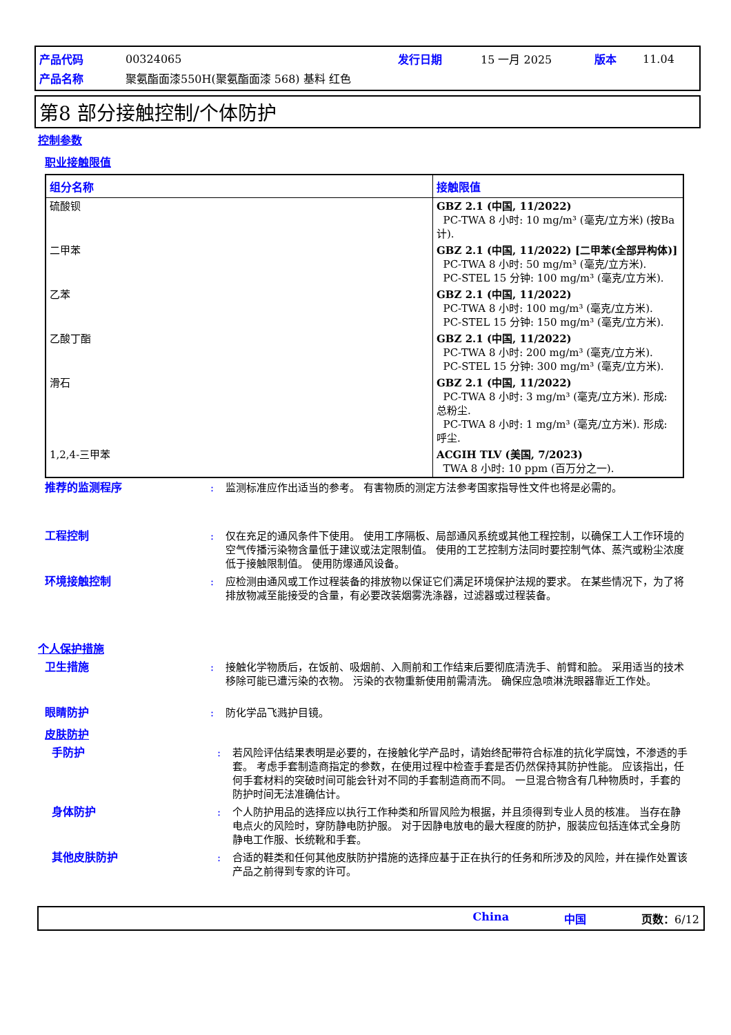| 产品代码 | 00324065 | 发行日期 | 15 一月 2025 | 版本 | 11.04 |
| 产品名称 | 聚氨酯面漆550H(聚氨酯面漆 568) 基料 红色 | | | | |
第8 部分接触控制/个体防护
控制参数
职业接触限值
| 组分名称 | 接触限值 |
| --- | --- |
| 硫酸钡 | GBZ 2.1 (中国, 11/2022) PC-TWA 8 小时: 10 mg/m³ (毫克/立方米) (按Ba计). |
| 二甲苯 | GBZ 2.1 (中国, 11/2022) [二甲苯(全部异构体)] PC-TWA 8 小时: 50 mg/m³ (毫克/立方米). PC-STEL 15 分钟: 100 mg/m³ (毫克/立方米). |
| 乙苯 | GBZ 2.1 (中国, 11/2022) PC-TWA 8 小时: 100 mg/m³ (毫克/立方米). PC-STEL 15 分钟: 150 mg/m³ (毫克/立方米). |
| 乙酸丁酯 | GBZ 2.1 (中国, 11/2022) PC-TWA 8 小时: 200 mg/m³ (毫克/立方米). PC-STEL 15 分钟: 300 mg/m³ (毫克/立方米). |
| 滑石 | GBZ 2.1 (中国, 11/2022) PC-TWA 8 小时: 3 mg/m³ (毫克/立方米). 形成: 总粉尘. PC-TWA 8 小时: 1 mg/m³ (毫克/立方米). 形成: 呼尘. |
| 1,2,4-三甲苯 | ACGIH TLV (美国, 7/2023) TWA 8 小时: 10 ppm (百万分之一). |
推荐的监测程序 : 监测标准应作出适当的参考。 有害物质的测定方法参考国家指导性文件也将是必需的。
工程控制 : 仅在充足的通风条件下使用。 使用工序隔板、局部通风系统或其他工程控制，以确保工人工作环境的空气传播污染物含量低于建议或法定限制值。 使用的工艺控制方法同时要控制气体、蒸汽或粉尘浓度低于接触限制值。 使用防爆通风设备。
环境接触控制 : 应检测由通风或工作过程装备的排放物以保证它们满足环境保护法规的要求。 在某些情况下，为了将排放物减至能接受的含量，有必要改装烟雾洗涤器，过滤器或过程装备。
个人保护措施
卫生措施 : 接触化学物质后，在饭前、吸烟前、入厕前和工作结束后要彻底清洗手、前臂和脸。 采用适当的技术移除可能已遭污染的衣物。 污染的衣物重新使用前需清洗。 确保应急喷淋洗眼器靠近工作处。
眼睛防护 : 防化学品飞溅护目镜。
皮肤防护
手防护 : 若风险评估结果表明是必要的，在接触化学产品时，请始终配带符合标准的抗化学腐蚀，不渗透的手套。 考虑手套制造商指定的参数，在使用过程中检查手套是否仍然保持其防护性能。 应该指出，任何手套材料的突破时间可能会针对不同的手套制造商而不同。 一旦混合物含有几种物质时，手套的防护时间无法准确估计。
身体防护 : 个人防护用品的选择应以执行工作种类和所冒风险为根据，并且须得到专业人员的核准。 当存在静电点火的风险时，穿防静电防护服。 对于因静电放电的最大程度的防护，服装应包括连体式全身防静电工作服、长统靴和手套。
其他皮肤防护 : 合适的鞋类和任何其他皮肤防护措施的选择应基于正在执行的任务和所涉及的风险，并在操作处置该产品之前得到专家的许可。
China 中国 页数：6/12